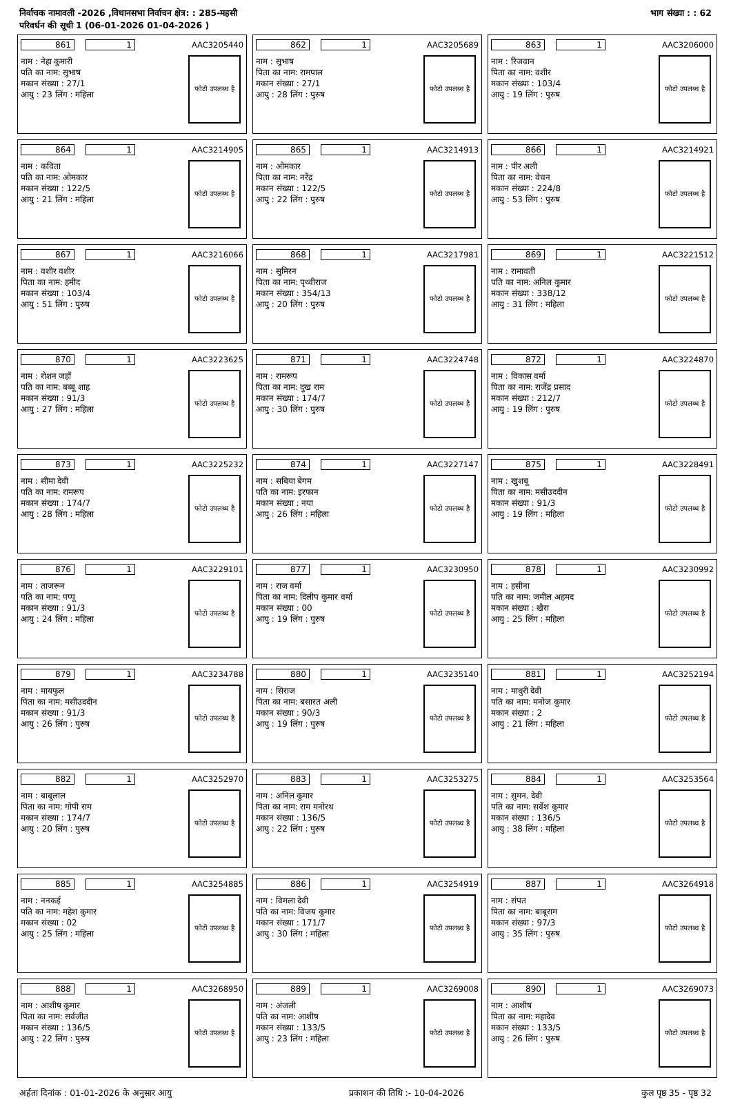निर्वाचक नामावली -2026 ,विधानसभा निर्वाचन क्षेत्र: : 285-महसी
परिवर्धन की सूची 1 (06-01-2026 01-04-2026 )
भाग संख्या : : 62
861 1 AAC3205440
नाम : नेहा कुमारी
पति का नाम: सुभाष
मकान संख्या : 27/1
आयु : 23 लिंग : महिला
फोटो उपलब्ध है
862 1 AAC3205689
नाम : सुभाष
पिता का नाम: रामपाल
मकान संख्या : 27/1
आयु : 28 लिंग : पुरुष
फोटो उपलब्ध है
863 1 AAC3206000
नाम : रिजवान
पिता का नाम: वशीर
मकान संख्या : 103/4
आयु : 19 लिंग : पुरुष
फोटो उपलब्ध है
864 1 AAC3214905
नाम : कविता
पति का नाम: ओमकार
मकान संख्या : 122/5
आयु : 21 लिंग : महिला
फोटो उपलब्ध है
865 1 AAC3214913
नाम : ओमकार
पिता का नाम: नरेंद्र
मकान संख्या : 122/5
आयु : 22 लिंग : पुरुष
फोटो उपलब्ध है
866 1 AAC3214921
नाम : पीर अली
पिता का नाम: वेचन
मकान संख्या : 224/8
आयु : 53 लिंग : पुरुष
फोटो उपलब्ध है
867 1 AAC3216066
नाम : वशीर वशीर
पिता का नाम: हमीद
मकान संख्या : 103/4
आयु : 51 लिंग : पुरुष
फोटो उपलब्ध है
868 1 AAC3217981
नाम : सुमिरन
पिता का नाम: पृथ्वीराज
मकान संख्या : 354/13
आयु : 20 लिंग : पुरुष
फोटो उपलब्ध है
869 1 AAC3221512
नाम : रामावती
पति का नाम: अनिल कुमार
मकान संख्या : 338/12
आयु : 31 लिंग : महिला
फोटो उपलब्ध है
870 1 AAC3223625
नाम : रोशन जहाँ
पति का नाम: बब्बू शाह
मकान संख्या : 91/3
आयु : 27 लिंग : महिला
फोटो उपलब्ध है
871 1 AAC3224748
नाम : रामरूप
पिता का नाम: दुख राम
मकान संख्या : 174/7
आयु : 30 लिंग : पुरुष
फोटो उपलब्ध है
872 1 AAC3224870
नाम : विकास वर्मा
पिता का नाम: राजेंद्र प्रसाद
मकान संख्या : 212/7
आयु : 19 लिंग : पुरुष
फोटो उपलब्ध है
873 1 AAC3225232
नाम : सीमा देवी
पति का नाम: रामरूप
मकान संख्या : 174/7
आयु : 28 लिंग : महिला
फोटो उपलब्ध है
874 1 AAC3227147
नाम : सबिया बेगम
पति का नाम: इरफान
मकान संख्या : नया
आयु : 26 लिंग : महिला
फोटो उपलब्ध है
875 1 AAC3228491
नाम : खुशबू
पिता का नाम: मसीउददीन
मकान संख्या : 91/3
आयु : 19 लिंग : महिला
फोटो उपलब्ध है
876 1 AAC3229101
नाम : ताजरून
पति का नाम: पप्पू
मकान संख्या : 91/3
आयु : 24 लिंग : महिला
फोटो उपलब्ध है
877 1 AAC3230950
नाम : राज वर्मा
पिता का नाम: दिलीप कुमार वर्मा
मकान संख्या : 00
आयु : 19 लिंग : पुरुष
फोटो उपलब्ध है
878 1 AAC3230992
नाम : हसीना
पति का नाम: जमील अहमद
मकान संख्या : खैरा
आयु : 25 लिंग : महिला
फोटो उपलब्ध है
879 1 AAC3234788
नाम : मायफुल
पिता का नाम: मसीउददीन
मकान संख्या : 91/3
आयु : 26 लिंग : पुरुष
फोटो उपलब्ध है
880 1 AAC3235140
नाम : सिराज
पिता का नाम: बसारत अली
मकान संख्या : 90/3
आयु : 19 लिंग : पुरुष
फोटो उपलब्ध है
881 1 AAC3252194
नाम : माधुरी देवी
पति का नाम: मनोज कुमार
मकान संख्या : 2
आयु : 21 लिंग : महिला
फोटो उपलब्ध है
882 1 AAC3252970
नाम : बाबूलाल
पिता का नाम: गोपी राम
मकान संख्या : 174/7
आयु : 20 लिंग : पुरुष
फोटो उपलब्ध है
883 1 AAC3253275
नाम : अनिल कुमार
पिता का नाम: राम मनोरथ
मकान संख्या : 136/5
आयु : 22 लिंग : पुरुष
फोटो उपलब्ध है
884 1 AAC3253564
नाम : सुमन. देवी
पति का नाम: सर्वेश कुमार
मकान संख्या : 136/5
आयु : 38 लिंग : महिला
फोटो उपलब्ध है
885 1 AAC3254885
नाम : ननकई
पति का नाम: महेश कुमार
मकान संख्या : 02
आयु : 25 लिंग : महिला
फोटो उपलब्ध है
886 1 AAC3254919
नाम : विमला देवी
पति का नाम: विजय कुमार
मकान संख्या : 171/7
आयु : 30 लिंग : महिला
फोटो उपलब्ध है
887 1 AAC3264918
नाम : संपत
पिता का नाम: बाबूराम
मकान संख्या : 97/3
आयु : 35 लिंग : पुरुष
फोटो उपलब्ध है
888 1 AAC3268950
नाम : आशीष कुमार
पिता का नाम: सर्वजीत
मकान संख्या : 136/5
आयु : 22 लिंग : पुरुष
फोटो उपलब्ध है
889 1 AAC3269008
नाम : अंजली
पति का नाम: आशीष
मकान संख्या : 133/5
आयु : 23 लिंग : महिला
फोटो उपलब्ध है
890 1 AAC3269073
नाम : आशीष
पिता का नाम: महादेव
मकान संख्या : 133/5
आयु : 26 लिंग : पुरुष
फोटो उपलब्ध है
अर्हता दिनांक : 01-01-2026 के अनुसार आयु प्रकाशन की तिथि :- 10-04-2026 कुल पृष्ठ 35 - पृष्ठ 32